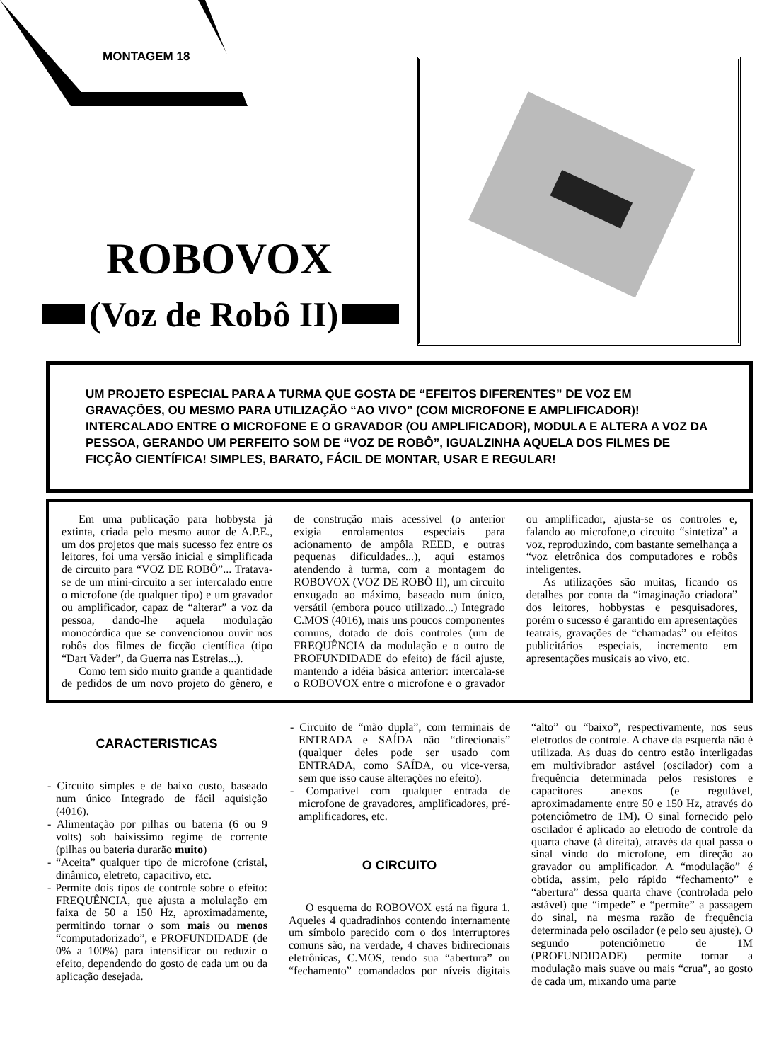MONTAGEM 18
ROBOVOX
(Voz de Robô II)
UM PROJETO ESPECIAL PARA A TURMA QUE GOSTA DE “EFEITOS DIFERENTES” DE VOZ EM GRAVAÇÕES, OU MESMO PARA UTILIZAÇÃO “AO VIVO” (COM MICROFONE E AMPLIFICADOR)! INTERCALADO ENTRE O MICROFONE E O GRAVADOR (OU AMPLIFICADOR), MODULA E ALTERA A VOZ DA PESSOA, GERANDO UM PERFEITO SOM DE “VOZ DE ROBÔ”, IGUALZINHA AQUELA DOS FILMES DE FICÇÃO CIENTÍFICA! SIMPLES, BARATO, FÁCIL DE MONTAR, USAR E REGULAR!
Em uma publicação para hobbysta já extinta, criada pelo mesmo autor de A.P.E., um dos projetos que mais sucesso fez entre os leitores, foi uma versão inicial e simplificada de circuito para “VOZ DE ROBÔ”... Tratava-se de um mini-circuito a ser intercalado entre o microfone (de qualquer tipo) e um gravador ou amplificador, capaz de “alterar” a voz da pessoa, dando-lhe aquela modulação monocórdica que se convencionou ouvir nos robôs dos filmes de ficção científica (tipo “Dart Vader”, da Guerra nas Estrelas...).
Como tem sido muito grande a quantidade de pedidos de um novo projeto do gênero, e de construção mais acessível (o anterior exigia enrolamentos especiais para acionamento de ampôla REED, e outras pequenas dificuldades...), aqui estamos atendendo à turma, com a montagem do ROBOVOX (VOZ DE ROBÔ II), um circuito enxugado ao máximo, baseado num único, versátil (embora pouco utilizado...) Integrado C.MOS (4016), mais uns poucos componentes comuns, dotado de dois controles (um de FREQUÊNCIA da modulação e o outro de PROFUNDIDADE do efeito) de fácil ajuste, mantendo a idéia básica anterior: intercala-se o ROBOVOX entre o microfone e o gravador ou amplificador, ajusta-se os controles e, falando ao microfone,o circuito “sintetiza” a voz, reproduzindo, com bastante semelhança a “voz eletrônica dos computadores e robôs inteligentes.
As utilizações são muitas, ficando os detalhes por conta da “imaginação criadora” dos leitores, hobbystas e pesquisadores, porém o sucesso é garantido em apresentações teatrais, gravações de “chamadas” ou efeitos publicitários especiais, incremento em apresentações musicais ao vivo, etc.
CARACTERISTICAS
- Circuito simples e de baixo custo, baseado num único Integrado de fácil aquisição (4016).
- Alimentação por pilhas ou bateria (6 ou 9 volts) sob baixíssimo regime de corrente (pilhas ou bateria durarão muito)
- “Aceita” qualquer tipo de microfone (cristal, dinâmico, eletreto, capacitivo, etc.
- Permite dois tipos de controle sobre o efeito: FREQUÊNCIA, que ajusta a molulação em faixa de 50 a 150 Hz, aproximadamente, permitindo tornar o som mais ou menos “computadorizado”, e PROFUNDIDADE (de 0% a 100%) para intensificar ou reduzir o efeito, dependendo do gosto de cada um ou da aplicação desejada.
- Circuito de “mão dupla”, com terminais de ENTRADA e SAÍDA não “direcionais” (qualquer deles pode ser usado com ENTRADA, como SAÍDA, ou vice-versa, sem que isso cause alterações no efeito).
- Compatível com qualquer entrada de microfone de gravadores, amplificadores, pré-amplificadores, etc.
O CIRCUITO
O esquema do ROBOVOX está na figura 1. Aqueles 4 quadradinhos contendo internamente um símbolo parecido com o dos interruptores comuns são, na verdade, 4 chaves bidirecionais eletrônicas, C.MOS, tendo sua “abertura” ou “fechamento” comandados por níveis digitais “alto” ou “baixo”, respectivamente, nos seus eletrodos de controle. A chave da esquerda não é utilizada. As duas do centro estão interligadas em multivibrador astável (oscilador) com a frequência determinada pelos resistores e capacitores anexos (e regulável, aproximadamente entre 50 e 150 Hz, através do potenciômetro de 1M). O sinal fornecido pelo oscilador é aplicado ao eletrodo de controle da quarta chave (à direita), através da qual passa o sinal vindo do microfone, em direção ao gravador ou amplificador. A “modulação” é obtida, assim, pelo rápido “fechamento” e “abertura” dessa quarta chave (controlada pelo astável) que “impede” e “permite” a passagem do sinal, na mesma razão de frequência determinada pelo oscilador (e pelo seu ajuste). O segundo potenciômetro de 1M (PROFUNDIDADE) permite tornar a modulação mais suave ou mais “crua”, ao gosto de cada um, mixando uma parte